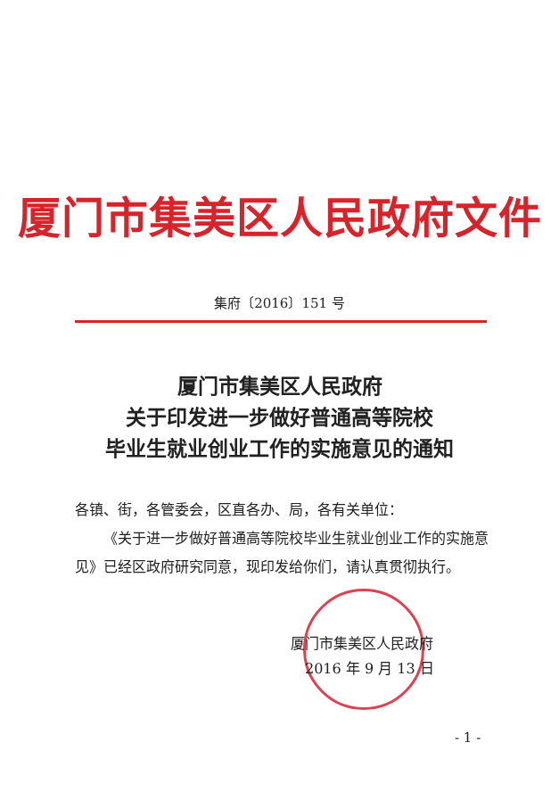厦门市集美区人民政府文件
集府〔2016〕151 号
厦门市集美区人民政府
关于印发进一步做好普通高等院校
毕业生就业创业工作的实施意见的通知
各镇、街，各管委会，区直各办、局，各有关单位：
  《关于进一步做好普通高等院校毕业生就业创业工作的实施意见》已经区政府研究同意，现印发给你们，请认真贯彻执行。
厦门市集美区人民政府
 2016 年 9 月 13 日
- 1 -